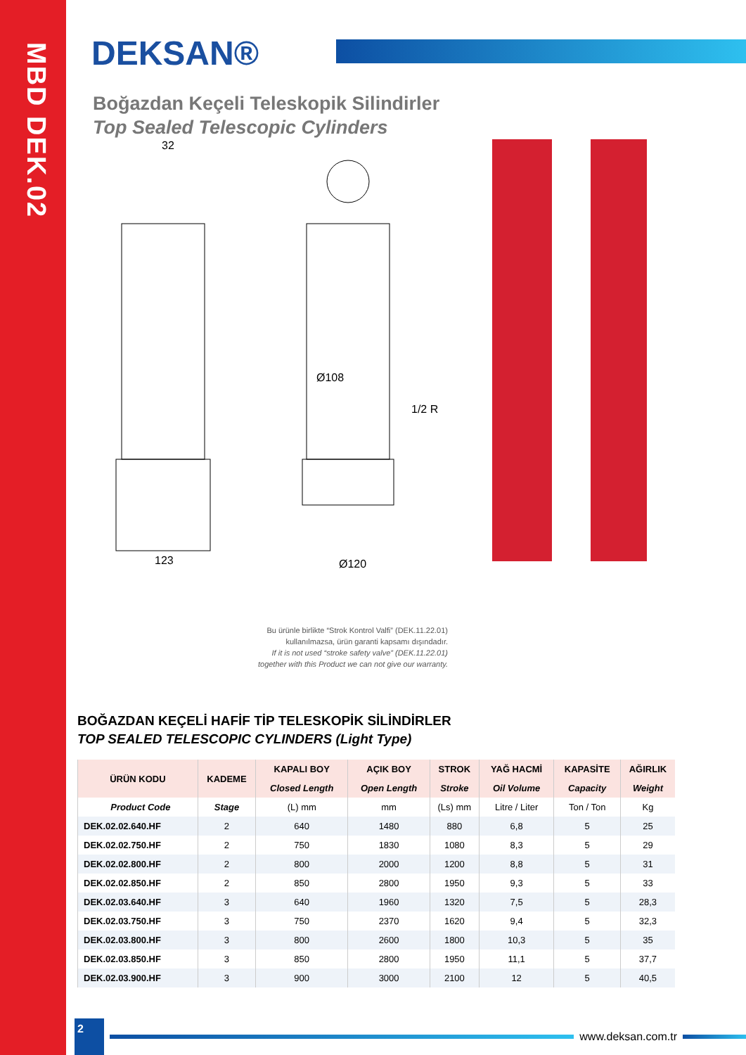MBD DEK.02
DEKSAN®
Boğazdan Keçeli Teleskopik Silindirler
Top Sealed Telescopic Cylinders
32
Ø108
1/2 R
123 Ø120
Bu ürünle birlikte “Strok Kontrol Valfi” (DEK.11.22.01)
kullanılmazsa, ürün garanti kapsamı dışındadır.
If it is not used “stroke safety valve” (DEK.11.22.01)
together with this Product we can not give our warranty.
BOĞAZDAN KEÇELİ HAFİF TİP TELESKOPİK SİLİNDİRLER
TOP SEALED TELESCOPIC CYLINDERS (Light Type)
| ÜRÜN KODU | KADEME | KAPALI BOY | AÇIK BOY | STROK | YAĞ HACMİ | KAPASİTE | AĞIRLIK |
| --- | --- | --- | --- | --- | --- | --- | --- |
| | | Closed Length | Open Length | Stroke | Oil Volume | Capacity | Weight |
| Product Code | Stage | (L) mm | mm | (Ls) mm | Litre / Liter | Ton / Ton | Kg |
| DEK.02.02.640.HF | 2 | 640 | 1480 | 880 | 6,8 | 5 | 25 |
| DEK.02.02.750.HF | 2 | 750 | 1830 | 1080 | 8,3 | 5 | 29 |
| DEK.02.02.800.HF | 2 | 800 | 2000 | 1200 | 8,8 | 5 | 31 |
| DEK.02.02.850.HF | 2 | 850 | 2800 | 1950 | 9,3 | 5 | 33 |
| DEK.02.03.640.HF | 3 | 640 | 1960 | 1320 | 7,5 | 5 | 28,3 |
| DEK.02.03.750.HF | 3 | 750 | 2370 | 1620 | 9,4 | 5 | 32,3 |
| DEK.02.03.800.HF | 3 | 800 | 2600 | 1800 | 10,3 | 5 | 35 |
| DEK.02.03.850.HF | 3 | 850 | 2800 | 1950 | 11,1 | 5 | 37,7 |
| DEK.02.03.900.HF | 3 | 900 | 3000 | 2100 | 12 | 5 | 40,5 |
2
www.deksan.com.tr